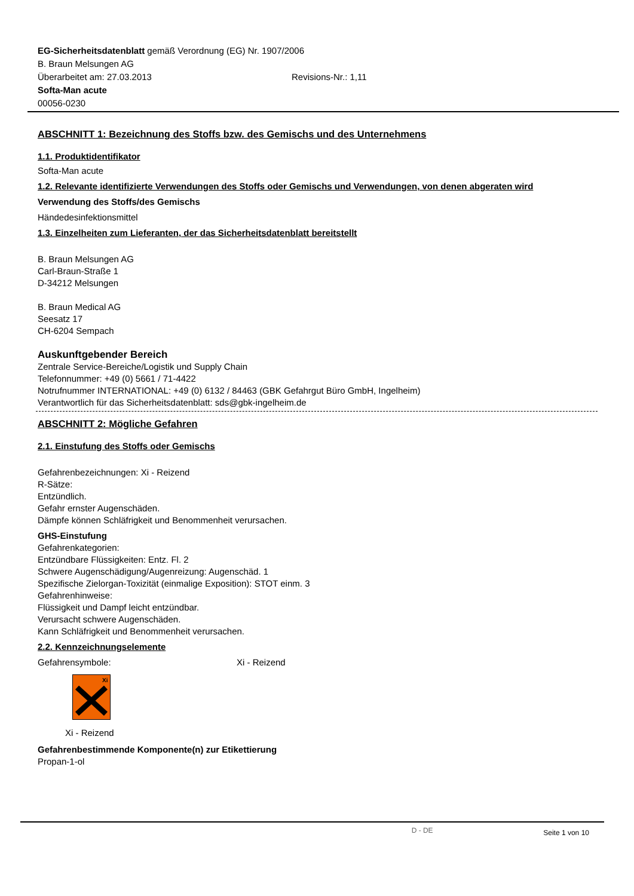EG-Sicherheitsdatenblatt gemäß Verordnung (EG) Nr. 1907/2006
B. Braun Melsungen AG
Überarbeitet am: 27.03.2013 Revisions-Nr.: 1,11
Softa-Man acute
00056-0230
ABSCHNITT 1: Bezeichnung des Stoffs bzw. des Gemischs und des Unternehmens
1.1. Produktidentifikator
Softa-Man acute
1.2. Relevante identifizierte Verwendungen des Stoffs oder Gemischs und Verwendungen, von denen abgeraten wird
Verwendung des Stoffs/des Gemischs
Händedesinfektionsmittel
1.3. Einzelheiten zum Lieferanten, der das Sicherheitsdatenblatt bereitstellt
B. Braun Melsungen AG
Carl-Braun-Straße 1
D-34212 Melsungen
B. Braun Medical AG
Seesatz 17
CH-6204 Sempach
Auskunftgebender Bereich
Zentrale Service-Bereiche/Logistik und Supply Chain
Telefonnummer: +49 (0) 5661 / 71-4422
Notrufnummer INTERNATIONAL: +49 (0) 6132 / 84463 (GBK Gefahrgut Büro GmbH, Ingelheim)
Verantwortlich für das Sicherheitsdatenblatt: sds@gbk-ingelheim.de
ABSCHNITT 2: Mögliche Gefahren
2.1. Einstufung des Stoffs oder Gemischs
Gefahrenbezeichnungen: Xi - Reizend
R-Sätze:
Entzündlich.
Gefahr ernster Augenschäden.
Dämpfe können Schläfrigkeit und Benommenheit verursachen.
GHS-Einstufung
Gefahrenkategorien:
Entzündbare Flüssigkeiten: Entz. Fl. 2
Schwere Augenschädigung/Augenreizung: Augenschäd. 1
Spezifische Zielorgan-Toxizität (einmalige Exposition): STOT einm. 3
Gefahrenhinweise:
Flüssigkeit und Dampf leicht entzündbar.
Verursacht schwere Augenschäden.
Kann Schläfrigkeit und Benommenheit verursachen.
2.2. Kennzeichnungselemente
Gefahrensymbole: Xi - Reizend
Xi
Xi - Reizend
Gefahrenbestimmende Komponente(n) zur Etikettierung
Propan-1-ol
D - DE Seite 1 von 10